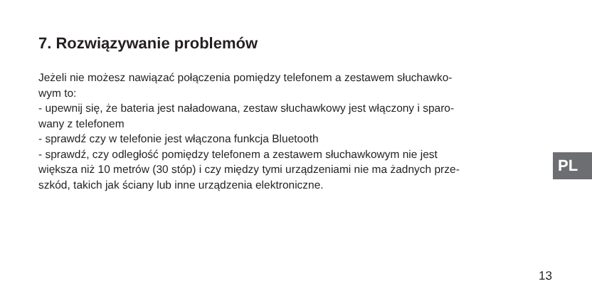7. Rozwiązywanie problemów
Jeżeli nie możesz nawiązać połączenia pomiędzy telefonem a zestawem słuchawko-
wym to:
- upewnij się, że bateria jest naładowana, zestaw słuchawkowy jest włączony i sparo-
wany z telefonem
- sprawdź czy w telefonie jest włączona funkcja Bluetooth
- sprawdź, czy odległość pomiędzy telefonem a zestawem słuchawkowym nie jest
większa niż 10 metrów (30 stóp) i czy między tymi urządzeniami nie ma żadnych prze-
szkód, takich jak ściany lub inne urządzenia elektroniczne.
PL
13